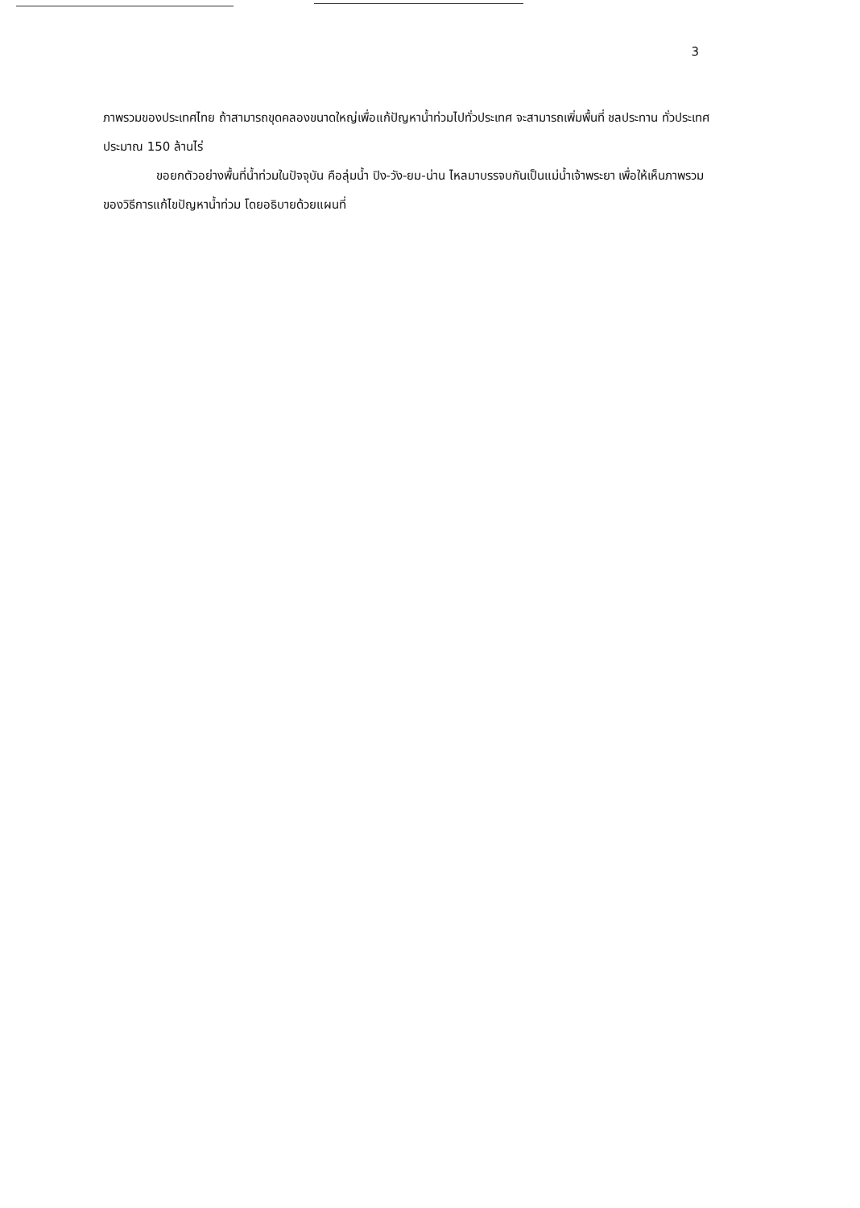3
ภาพรวมของประเทศไทย ถ้าสามารถขุดคลองขนาดใหญ่เพื่อแก้ปัญหาน้ำท่วมไปทั่วประเทศ จะสามารถเพิ่มพื้นที่ ชลประทาน ทั่วประเทศ ประมาณ 150 ล้านไร่
ขอยกตัวอย่างพื้นที่น้ำท่วมในปัจจุบัน คือลุ่มน้ำ ปิง-วัง-ยม-น่าน ไหลมาบรรจบกันเป็นแม่น้ำเจ้าพระยา เพื่อให้เห็นภาพรวมของวิธีการแก้ไขปัญหาน้ำท่วม โดยอธิบายด้วยแผนที่